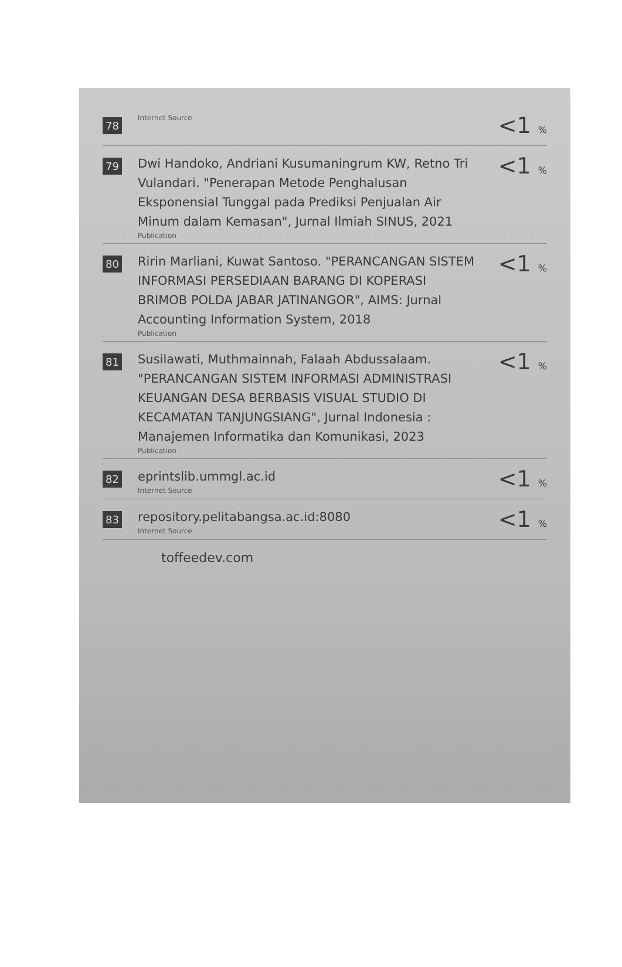| 78 | Internet Source | <1 % |
| 79 | Dwi Handoko, Andriani Kusumaningrum KW, Retno Tri Vulandari. "Penerapan Metode Penghalusan Eksponensial Tunggal pada Prediksi Penjualan Air Minum dalam Kemasan", Jurnal Ilmiah SINUS, 2021 Publication | <1 % |
| 80 | Ririn Marliani, Kuwat Santoso. "PERANCANGAN SISTEM INFORMASI PERSEDIAAN BARANG DI KOPERASI BRIMOB POLDA JABAR JATINANGOR", AIMS: Jurnal Accounting Information System, 2018 Publication | <1 % |
| 81 | Susilawati, Muthmainnah, Falaah Abdussalaam. "PERANCANGAN SISTEM INFORMASI ADMINISTRASI KEUANGAN DESA BERBASIS VISUAL STUDIO DI KECAMATAN TANJUNGSIANG", Jurnal Indonesia : Manajemen Informatika dan Komunikasi, 2023 Publication | <1 % |
| 82 | eprintslib.ummgl.ac.id Internet Source | <1 % |
| 83 | repository.pelitabangsa.ac.id:8080 Internet Source | <1 % |
toffeedev.com